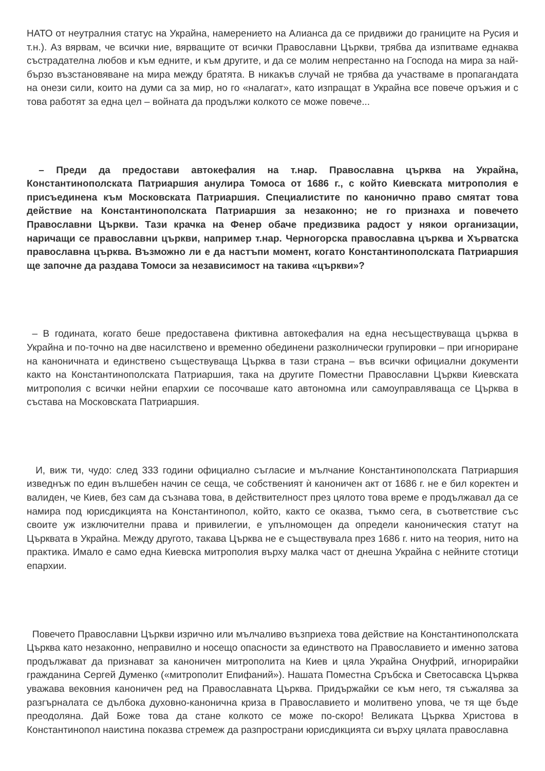НАТО от неутралния статус на Украйна, намерението на Алианса да се придвижи до границите на Русия и т.н.). Аз вярвам, че всички ние, вярващите от всички Православни Църкви, трябва да изпитваме еднаква състрадателна любов и към едните, и към другите, и да се молим непрестанно на Господа на мира за най-бързо възстановяване на мира между братята. В никакъв случай не трябва да участваме в пропагандата на онези сили, които на думи са за мир, но го «налагат», като изпращат в Украйна все повече оръжия и с това работят за една цел – войната да продължи колкото се може повече...
– Преди да предостави автокефалия на т.нар. Православна църква на Украйна, Константинополската Патриаршия анулира Томоса от 1686 г., с който Киевската митрополия е присъединена към Московската Патриаршия. Специалистите по канонично право смятат това действие на Константинополската Патриаршия за незаконно; не го признаха и повечето Православни Църкви. Тази крачка на Фенер обаче предизвика радост у някои организации, наричащи се православни църкви, например т.нар. Черногорска православна църква и Хърватска православна църква. Възможно ли е да настъпи момент, когато Константинополската Патриаршия ще започне да раздава Томоси за независимост на такива «църкви»?
– В годината, когато беше предоставена фиктивна автокефалия на една несъществуваща църква в Украйна и по-точно на две насилствено и временно обединени разколнически групировки – при игнориране на каноничната и единствено съществуваща Църква в тази страна – във всички официални документи както на Константинополската Патриаршия, така на другите Поместни Православни Църкви Киевската митрополия с всички нейни епархии се посочваше като автономна или самоуправляваща се Църква в състава на Московската Патриаршия.
И, виж ти, чудо: след 333 години официално съгласие и мълчание Константинополската Патриаршия изведнъж по един вълшебен начин се сеща, че собственият ѝ каноничен акт от 1686 г. не е бил коректен и валиден, че Киев, без сам да съзнава това, в действителност през цялото това време е продължавал да се намира под юрисдикцията на Константинопол, който, както се оказва, тъкмо сега, в съответствие със своите уж изключителни права и привилегии, е упълномощен да определи каноническия статут на Църквата в Украйна. Между другото, такава Църква не е съществувала през 1686 г. нито на теория, нито на практика. Имало е само една Киевска митрополия върху малка част от днешна Украйна с нейните стотици епархии.
Повечето Православни Църкви изрично или мълчаливо възприеха това действие на Константинополската Църква като незаконно, неправилно и носещо опасности за единството на Православието и именно затова продължават да признават за каноничен митрополита на Киев и цяла Украйна Онуфрий, игнорирайки гражданина Сергей Думенко («митрополит Епифаний»). Нашата Поместна Сръбска и Светосавска Църква уважава вековния каноничен ред на Православната Църква. Придържайки се към него, тя съжалява за разгърналата се дълбока духовно-канонична криза в Православието и молитвено упова, че тя ще бъде преодоляна. Дай Боже това да стане колкото се може по-скоро! Великата Църква Христова в Константинопол наистина показва стремеж да разпространи юрисдикцията си върху цялата православна